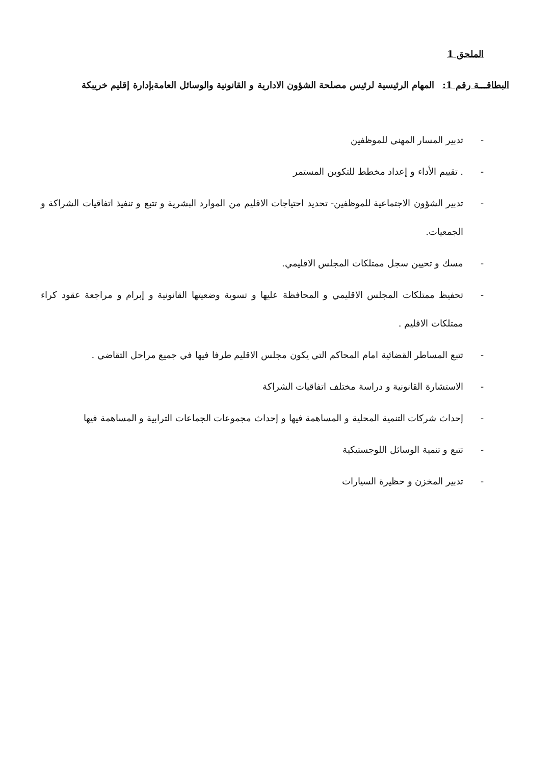الملحق 1
البطاقـــة رقم 1: المهام الرئيسية لرئيس مصلحة الشؤون الادارية و القانونية والوسائل العامةبإدارة إقليم خريبكة
- تدبير المسار المهني للموظفين
-. تقييم الأداء و إعداد مخطط للتكوين المستمر
- تدبير الشؤون الاجتماعية للموظفين- تحديد احتياجات الاقليم من الموارد البشرية و تتبع و تنفيذ اتفاقيات الشراكة و الجمعيات.
- مسك و تحيين سجل ممتلكات المجلس الاقليمي.
- تحفيظ ممتلكات المجلس الاقليمي و المحافظة عليها و تسوية وضعيتها القانونية و إبرام و مراجعة عقود كراء ممتلكات الاقليم .
- تتبع المساطر القضائية امام المحاكم التي يكون مجلس الاقليم طرفا فيها في جميع مراحل التقاضي .
- الاستشارة القانونية و دراسة مختلف اتفاقيات الشراكة
- إحداث شركات التنمية المحلية و المساهمة فيها و إحداث مجموعات الجماعات الترابية و المساهمة فيها
- تتبع و تنمية الوسائل اللوجستيكية
- تدبير المخزن و حظيرة السيارات